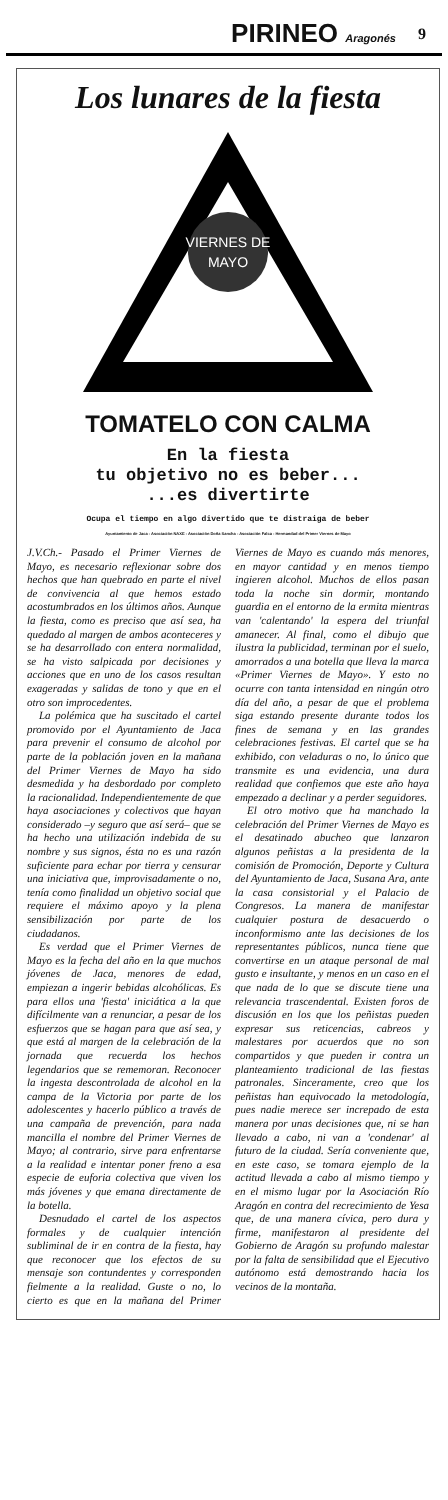PIRINEO Aragonés 9
Los lunares de la fiesta
VIERNES DE
MAYO
TOMATELO CON CALMA
En la fiesta
tu objetivo no es beber...
...es divertirte
Ocupa el tiempo en algo divertido que te distraiga de beber
Ayuntamiento de Jaca - Asociación NAXE - Asociación Doña Sancha - Asociación Falca - Hermandad del Primer Viernes de Mayo
J.V.Ch.- Pasado el Primer Viernes de Mayo, es necesario reflexionar sobre dos hechos que han quebrado en parte el nivel de convivencia al que hemos estado acostumbrados en los últimos años. Aunque la fiesta, como es preciso que así sea, ha quedado al margen de ambos aconteceres y se ha desarrollado con entera normalidad, se ha visto salpicada por decisiones y acciones que en uno de los casos resultan exageradas y salidas de tono y que en el otro son improcedentes.
La polémica que ha suscitado el cartel promovido por el Ayuntamiento de Jaca para prevenir el consumo de alcohol por parte de la población joven en la mañana del Primer Viernes de Mayo ha sido desmedida y ha desbordado por completo la racionalidad. Independientemente de que haya asociaciones y colectivos que hayan considerado –y seguro que así será– que se ha hecho una utilización indebida de su nombre y sus signos, ésta no es una razón suficiente para echar por tierra y censurar una iniciativa que, improvisadamente o no, tenía como finalidad un objetivo social que requiere el máximo apoyo y la plena sensibilización por parte de los ciudadanos.
Es verdad que el Primer Viernes de Mayo es la fecha del año en la que muchos jóvenes de Jaca, menores de edad, empiezan a ingerir bebidas alcohólicas. Es para ellos una 'fiesta' iniciática a la que difícilmente van a renunciar, a pesar de los esfuerzos que se hagan para que así sea, y que está al margen de la celebración de la jornada que recuerda los hechos legendarios que se rememoran. Reconocer la ingesta descontrolada de alcohol en la campa de la Victoria por parte de los adolescentes y hacerlo público a través de una campaña de prevención, para nada mancilla el nombre del Primer Viernes de Mayo; al contrario, sirve para enfrentarse a la realidad e intentar poner freno a esa especie de euforia colectiva que viven los más jóvenes y que emana directamente de la botella.
Desnudado el cartel de los aspectos formales y de cualquier intención subliminal de ir en contra de la fiesta, hay que reconocer que los efectos de su mensaje son contundentes y corresponden fielmente a la realidad. Guste o no, lo cierto es que en la mañana del Primer Viernes de Mayo es cuando más menores, en mayor cantidad y en menos tiempo ingieren alcohol. Muchos de ellos pasan toda la noche sin dormir, montando guardia en el entorno de la ermita mientras van 'calentando' la espera del triunfal amanecer. Al final, como el dibujo que ilustra la publicidad, terminan por el suelo, amorrados a una botella que lleva la marca «Primer Viernes de Mayo». Y esto no ocurre con tanta intensidad en ningún otro día del año, a pesar de que el problema siga estando presente durante todos los fines de semana y en las grandes celebraciones festivas. El cartel que se ha exhibido, con veladuras o no, lo único que transmite es una evidencia, una dura realidad que confiemos que este año haya empezado a declinar y a perder seguidores.
El otro motivo que ha manchado la celebración del Primer Viernes de Mayo es el desatinado abucheo que lanzaron algunos peñistas a la presidenta de la comisión de Promoción, Deporte y Cultura del Ayuntamiento de Jaca, Susana Ara, ante la casa consistorial y el Palacio de Congresos. La manera de manifestar cualquier postura de desacuerdo o inconformismo ante las decisiones de los representantes públicos, nunca tiene que convertirse en un ataque personal de mal gusto e insultante, y menos en un caso en el que nada de lo que se discute tiene una relevancia trascendental. Existen foros de discusión en los que los peñistas pueden expresar sus reticencias, cabreos y malestares por acuerdos que no son compartidos y que pueden ir contra un planteamiento tradicional de las fiestas patronales. Sinceramente, creo que los peñistas han equivocado la metodología, pues nadie merece ser increpado de esta manera por unas decisiones que, ni se han llevado a cabo, ni van a 'condenar' al futuro de la ciudad. Sería conveniente que, en este caso, se tomara ejemplo de la actitud llevada a cabo al mismo tiempo y en el mismo lugar por la Asociación Río Aragón en contra del recrecimiento de Yesa que, de una manera cívica, pero dura y firme, manifestaron al presidente del Gobierno de Aragón su profundo malestar por la falta de sensibilidad que el Ejecutivo autónomo está demostrando hacia los vecinos de la montaña.